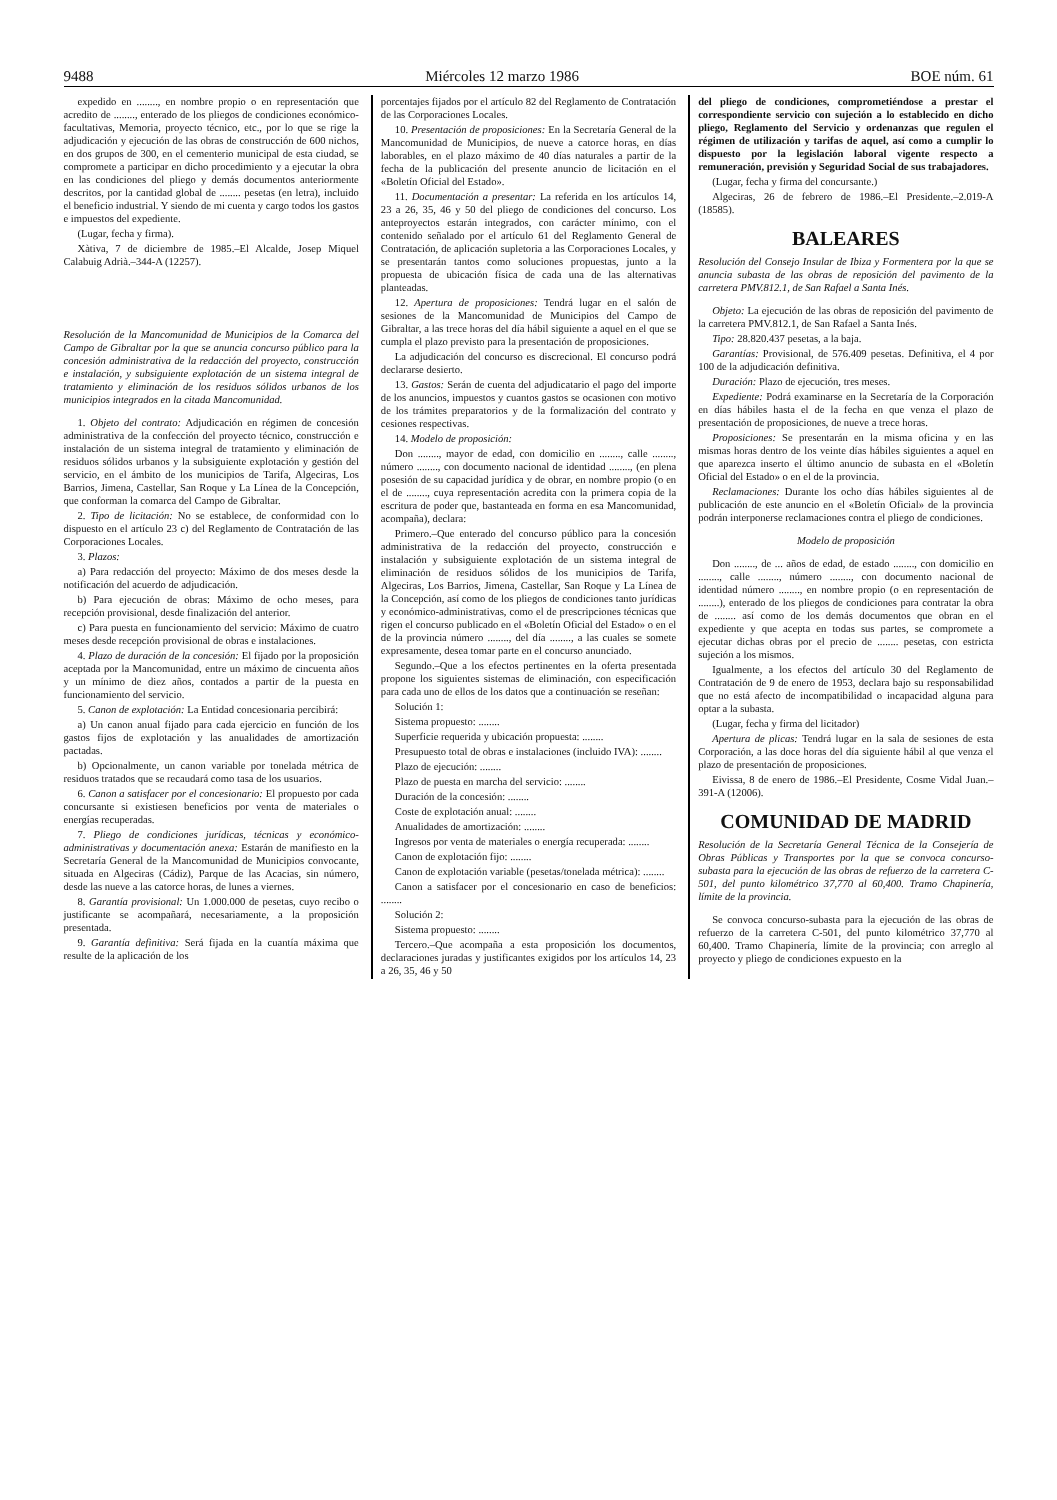9488 Miércoles 12 marzo 1986 BOE núm. 61
expedido en ........, en nombre propio o en representación que acredito de ........, enterado de los pliegos de condiciones económico-facultativas, Memoria, proyecto técnico, etc., por lo que se rige la adjudicación y ejecución de las obras de construcción de 600 nichos, en dos grupos de 300, en el cementerio municipal de esta ciudad, se compromete a participar en dicho procedimiento y a ejecutar la obra en las condiciones del pliego y demás documentos anteriormente descritos, por la cantidad global de ........ pesetas (en letra), incluido el beneficio industrial. Y siendo de mi cuenta y cargo todos los gastos e impuestos del expediente.
(Lugar, fecha y firma).
Xàtiva, 7 de diciembre de 1985.–El Alcalde, Josep Miquel Calabuig Adrià.–344-A (12257).
Resolución de la Mancomunidad de Municipios de la Comarca del Campo de Gibraltar por la que se anuncia concurso público para la concesión administrativa de la redacción del proyecto, construcción e instalación, y subsiguiente explotación de un sistema integral de tratamiento y eliminación de los residuos sólidos urbanos de los municipios integrados en la citada Mancomunidad.
1. Objeto del contrato: Adjudicación en régimen de concesión administrativa de la confección del proyecto técnico, construcción e instalación de un sistema integral de tratamiento y eliminación de residuos sólidos urbanos y la subsiguiente explotación y gestión del servicio, en el ámbito de los municipios de Tarifa, Algeciras, Los Barrios, Jimena, Castellar, San Roque y La Línea de la Concepción, que conforman la comarca del Campo de Gibraltar.
2. Tipo de licitación: No se establece, de conformidad con lo dispuesto en el artículo 23 c) del Reglamento de Contratación de las Corporaciones Locales.
3. Plazos:
a) Para redacción del proyecto: Máximo de dos meses desde la notificación del acuerdo de adjudicación.
b) Para ejecución de obras: Máximo de ocho meses, para recepción provisional, desde finalización del anterior.
c) Para puesta en funcionamiento del servicio: Máximo de cuatro meses desde recepción provisional de obras e instalaciones.
4. Plazo de duración de la concesión: El fijado por la proposición aceptada por la Mancomunidad, entre un máximo de cincuenta años y un mínimo de diez años, contados a partir de la puesta en funcionamiento del servicio.
5. Canon de explotación: La Entidad concesionaria percibirá:
a) Un canon anual fijado para cada ejercicio en función de los gastos fijos de explotación y las anualidades de amortización pactadas.
b) Opcionalmente, un canon variable por tonelada métrica de residuos tratados que se recaudará como tasa de los usuarios.
6. Canon a satisfacer por el concesionario: El propuesto por cada concursante si existiesen beneficios por venta de materiales o energías recuperadas.
7. Pliego de condiciones jurídicas, técnicas y económico-administrativas y documentación anexa: Estarán de manifiesto en la Secretaría General de la Mancomunidad de Municipios convocante, situada en Algeciras (Cádiz), Parque de las Acacias, sin número, desde las nueve a las catorce horas, de lunes a viernes.
8. Garantía provisional: Un 1.000.000 de pesetas, cuyo recibo o justificante se acompañará, necesariamente, a la proposición presentada.
9. Garantía definitiva: Será fijada en la cuantía máxima que resulte de la aplicación de los
porcentajes fijados por el artículo 82 del Reglamento de Contratación de las Corporaciones Locales.
10. Presentación de proposiciones: En la Secretaría General de la Mancomunidad de Municipios, de nueve a catorce horas, en días laborables, en el plazo máximo de 40 días naturales a partir de la fecha de la publicación del presente anuncio de licitación en el «Boletín Oficial del Estado».
11. Documentación a presentar: La referida en los artículos 14, 23 a 26, 35, 46 y 50 del pliego de condiciones del concurso. Los anteproyectos estarán integrados, con carácter mínimo, con el contenido señalado por el artículo 61 del Reglamento General de Contratación, de aplicación supletoria a las Corporaciones Locales, y se presentarán tantos como soluciones propuestas, junto a la propuesta de ubicación física de cada una de las alternativas planteadas.
12. Apertura de proposiciones: Tendrá lugar en el salón de sesiones de la Mancomunidad de Municipios del Campo de Gibraltar, a las trece horas del día hábil siguiente a aquel en el que se cumpla el plazo previsto para la presentación de proposiciones.
La adjudicación del concurso es discrecional. El concurso podrá declararse desierto.
13. Gastos: Serán de cuenta del adjudicatario el pago del importe de los anuncios, impuestos y cuantos gastos se ocasionen con motivo de los trámites preparatorios y de la formalización del contrato y cesiones respectivas.
14. Modelo de proposición:
Don ........, mayor de edad, con domicilio en ........, calle ........, número ........, con documento nacional de identidad ........, (en plena posesión de su capacidad jurídica y de obrar, en nombre propio (o en el de ........, cuya representación acredita con la primera copia de la escritura de poder que, bastanteada en forma en esa Mancomunidad, acompaña), declara:
Primero.–Que enterado del concurso público para la concesión administrativa de la redacción del proyecto, construcción e instalación y subsiguiente explotación de un sistema integral de eliminación de residuos sólidos de los municipios de Tarifa, Algeciras, Los Barrios, Jimena, Castellar, San Roque y La Línea de la Concepción, así como de los pliegos de condiciones tanto jurídicas y económico-administrativas, como el de prescripciones técnicas que rigen el concurso publicado en el «Boletín Oficial del Estado» o en el de la provincia número ........, del día ........, a las cuales se somete expresamente, desea tomar parte en el concurso anunciado.
Segundo.–Que a los efectos pertinentes en la oferta presentada propone los siguientes sistemas de eliminación, con especificación para cada uno de ellos de los datos que a continuación se reseñan:
Solución 1:
Sistema propuesto: ........
Superficie requerida y ubicación propuesta: ........
Presupuesto total de obras e instalaciones (incluido IVA): ........
Plazo de ejecución: ........
Plazo de puesta en marcha del servicio: ........
Duración de la concesión: ........
Coste de explotación anual: ........
Anualidades de amortización: ........
Ingresos por venta de materiales o energía recuperada: ........
Canon de explotación fijo: ........
Canon de explotación variable (pesetas/tonelada métrica): ........
Canon a satisfacer por el concesionario en caso de beneficios: ........
Solución 2:
Sistema propuesto: ........
Tercero.–Que acompaña a esta proposición los documentos, declaraciones juradas y justificantes exigidos por los artículos 14, 23 a 26, 35, 46 y 50
del pliego de condiciones, comprometiéndose a prestar el correspondiente servicio con sujeción a lo establecido en dicho pliego, Reglamento del Servicio y ordenanzas que regulen el régimen de utilización y tarifas de aquel, así como a cumplir lo dispuesto por la legislación laboral vigente respecto a remuneración, previsión y Seguridad Social de sus trabajadores.
(Lugar, fecha y firma del concursante.)
Algeciras, 26 de febrero de 1986.–El Presidente.–2.019-A (18585).
BALEARES
Resolución del Consejo Insular de Ibiza y Formentera por la que se anuncia subasta de las obras de reposición del pavimento de la carretera PMV.812.1, de San Rafael a Santa Inés.
Objeto: La ejecución de las obras de reposición del pavimento de la carretera PMV.812.1, de San Rafael a Santa Inés.
Tipo: 28.820.437 pesetas, a la baja.
Garantías: Provisional, de 576.409 pesetas. Definitiva, el 4 por 100 de la adjudicación definitiva.
Duración: Plazo de ejecución, tres meses.
Expediente: Podrá examinarse en la Secretaría de la Corporación en días hábiles hasta el de la fecha en que venza el plazo de presentación de proposiciones, de nueve a trece horas.
Proposiciones: Se presentarán en la misma oficina y en las mismas horas dentro de los veinte días hábiles siguientes a aquel en que aparezca inserto el último anuncio de subasta en el «Boletín Oficial del Estado» o en el de la provincia.
Reclamaciones: Durante los ocho días hábiles siguientes al de publicación de este anuncio en el «Boletín Oficial» de la provincia podrán interponerse reclamaciones contra el pliego de condiciones.
Modelo de proposición
Don ........, de ... años de edad, de estado ........, con domicilio en ........, calle ........, número ........, con documento nacional de identidad número ........, en nombre propio (o en representación de ........), enterado de los pliegos de condiciones para contratar la obra de ........ así como de los demás documentos que obran en el expediente y que acepta en todas sus partes, se compromete a ejecutar dichas obras por el precio de ........ pesetas, con estricta sujeción a los mismos.
Igualmente, a los efectos del artículo 30 del Reglamento de Contratación de 9 de enero de 1953, declara bajo su responsabilidad que no está afecto de incompatibilidad o incapacidad alguna para optar a la subasta.
(Lugar, fecha y firma del licitador)
Apertura de plicas: Tendrá lugar en la sala de sesiones de esta Corporación, a las doce horas del día siguiente hábil al que venza el plazo de presentación de proposiciones.
Eivissa, 8 de enero de 1986.–El Presidente, Cosme Vidal Juan.–391-A (12006).
COMUNIDAD DE MADRID
Resolución de la Secretaría General Técnica de la Consejería de Obras Públicas y Transportes por la que se convoca concurso-subasta para la ejecución de las obras de refuerzo de la carretera C-501, del punto kilométrico 37,770 al 60,400. Tramo Chapinería, límite de la provincia.
Se convoca concurso-subasta para la ejecución de las obras de refuerzo de la carretera C-501, del punto kilométrico 37,770 al 60,400. Tramo Chapinería, límite de la provincia; con arreglo al proyecto y pliego de condiciones expuesto en la